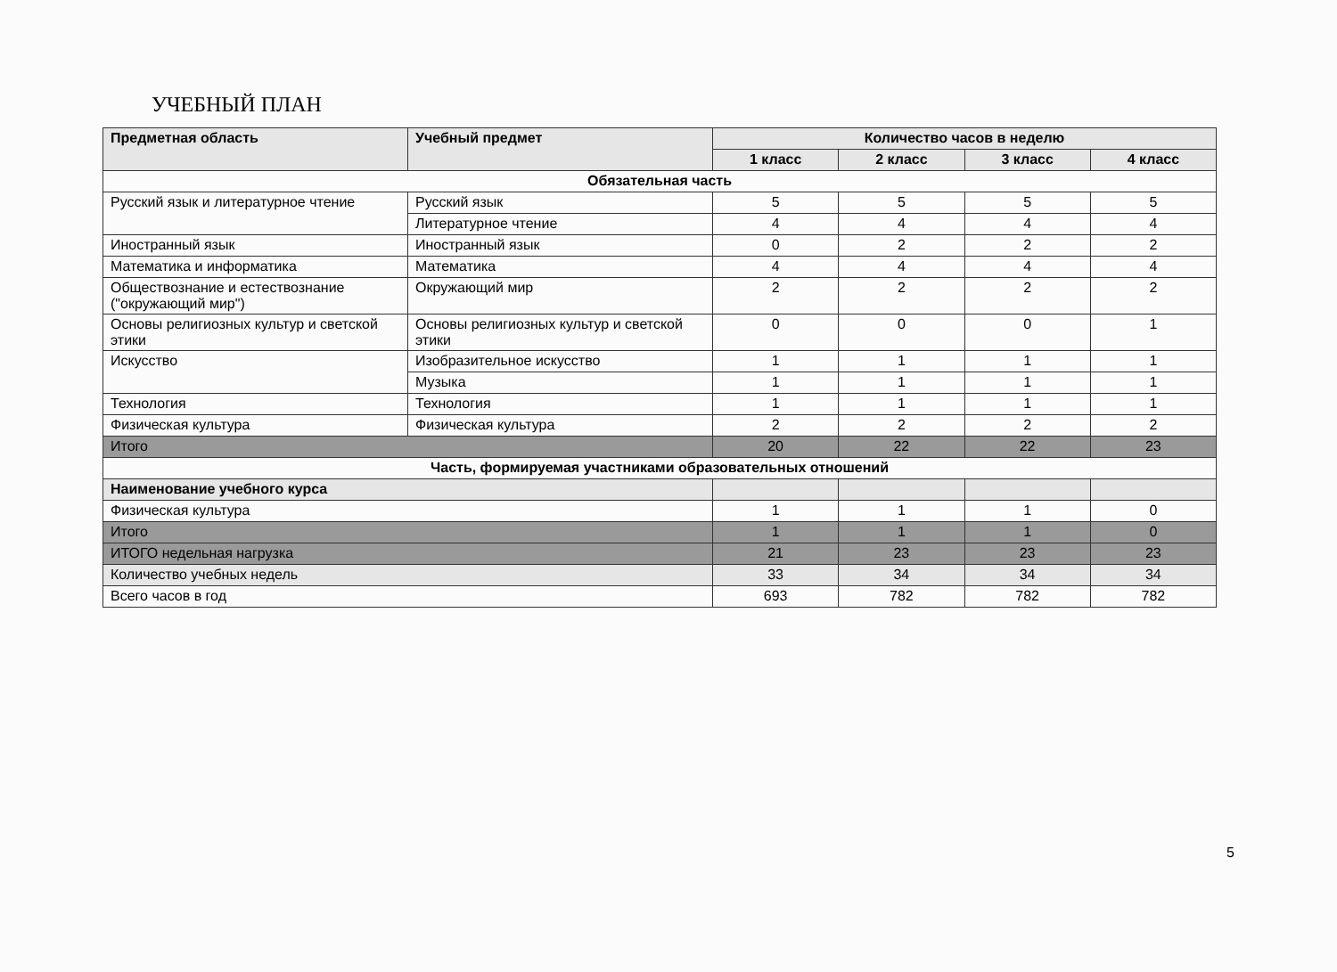УЧЕБНЫЙ ПЛАН
| Предметная область | Учебный предмет | Количество часов в неделю | | | |
| --- | --- | --- | --- | --- | --- |
| | | 1 класс | 2 класс | 3 класс | 4 класс |
| Обязательная часть | | | | | |
| Русский язык и литературное чтение | Русский язык | 5 | 5 | 5 | 5 |
| | Литературное чтение | 4 | 4 | 4 | 4 |
| Иностранный язык | Иностранный язык | 0 | 2 | 2 | 2 |
| Математика и информатика | Математика | 4 | 4 | 4 | 4 |
| Обществознание и естествознание ("окружающий мир") | Окружающий мир | 2 | 2 | 2 | 2 |
| Основы религиозных культур и светской этики | Основы религиозных культур и светской этики | 0 | 0 | 0 | 1 |
| Искусство | Изобразительное искусство | 1 | 1 | 1 | 1 |
| | Музыка | 1 | 1 | 1 | 1 |
| Технология | Технология | 1 | 1 | 1 | 1 |
| Физическая культура | Физическая культура | 2 | 2 | 2 | 2 |
| Итого | | 20 | 22 | 22 | 23 |
| Часть, формируемая участниками образовательных отношений | | | | | |
| Наименование учебного курса | | | | | |
| Физическая культура | | 1 | 1 | 1 | 0 |
| Итого | | 1 | 1 | 1 | 0 |
| ИТОГО недельная нагрузка | | 21 | 23 | 23 | 23 |
| Количество учебных недель | | 33 | 34 | 34 | 34 |
| Всего часов в год | | 693 | 782 | 782 | 782 |
5